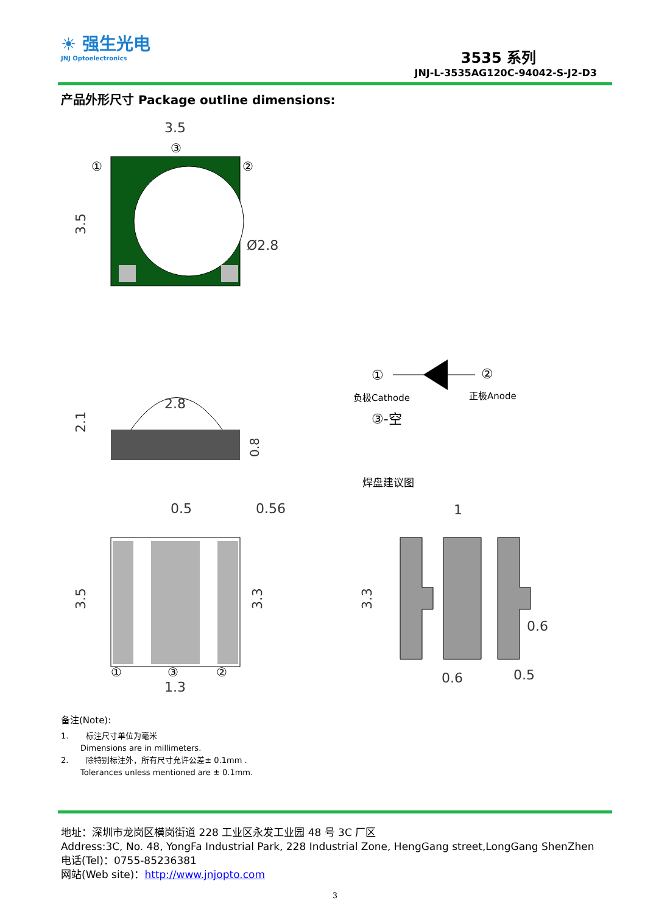☀ 强生光电
JNJ Optoelectronics
3535 系列
JNJ-L-3535AG120C-94042-S-J2-D3
产品外形尺寸 Package outline dimensions:
3.5
③
①
②
3.5
Ø2.8
①
②
负极Cathode
正极Anode
③-空
2.1
2.8
0.8
焊盘建议图
0.5
0.56
3.5
3.3
①
③
②
1.3
1
3.3
0.6
0.6
0.5
备注(Note):
1. 标注尺寸单位为毫米
Dimensions are in millimeters.
2. 除特别标注外，所有尺寸允许公差± 0.1mm .
Tolerances unless mentioned are ± 0.1mm.
地址：深圳市龙岗区横岗街道 228 工业区永发工业园 48 号 3C 厂区
Address:3C, No. 48, YongFa Industrial Park, 228 Industrial Zone, HengGang street,LongGang ShenZhen
电话(Tel)：0755-85236381
网站(Web site)：http://www.jnjopto.com
3